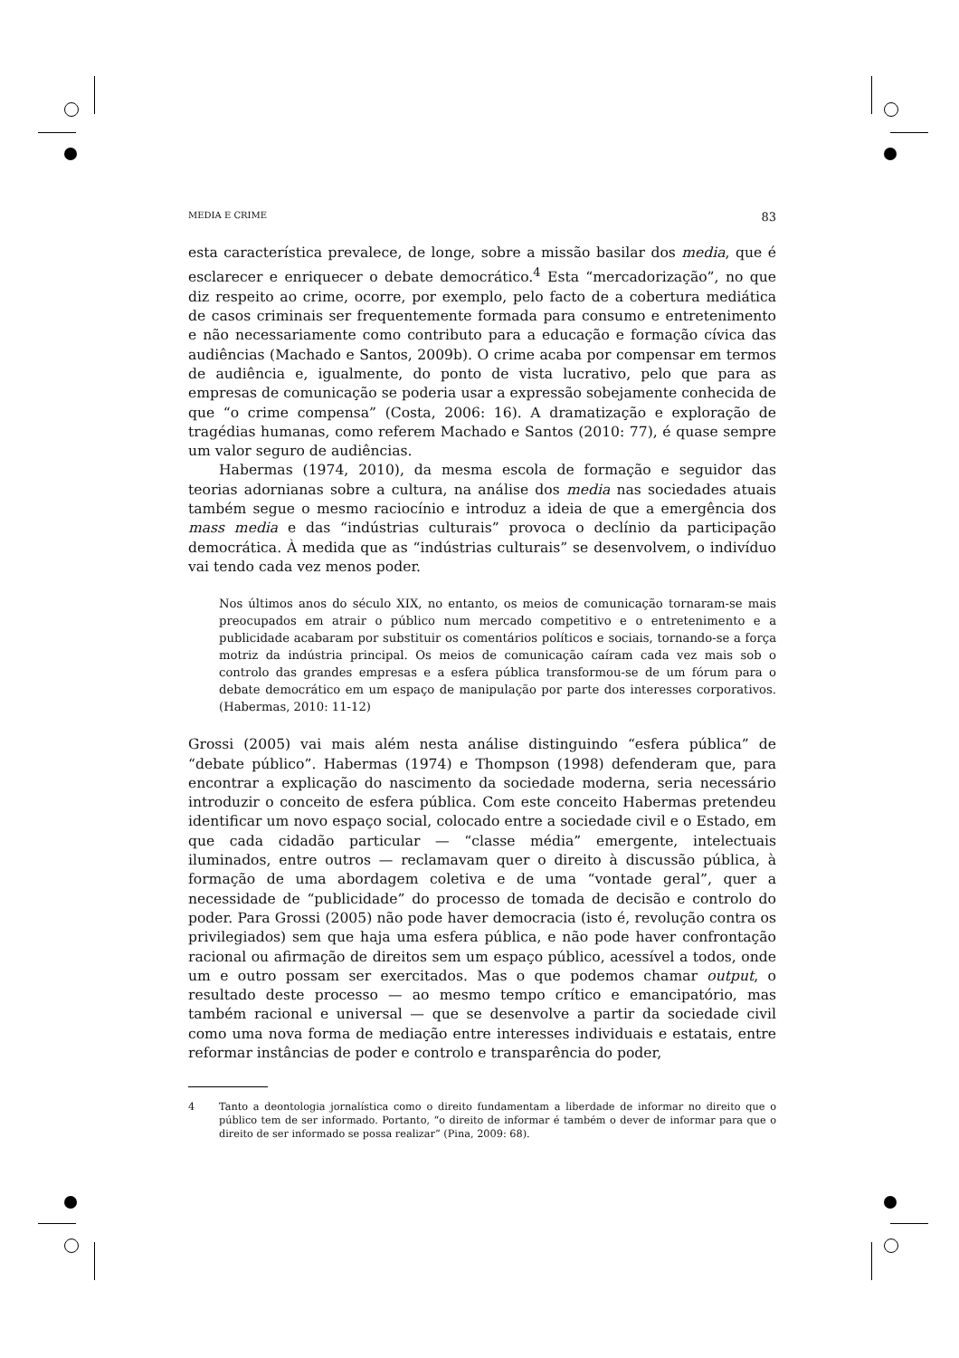MEDIA E CRIME 83
esta característica prevalece, de longe, sobre a missão basilar dos media, que é esclarecer e enriquecer o debate democrático.<sup>4</sup> Esta “mercadorização”, no que diz respeito ao crime, ocorre, por exemplo, pelo facto de a cobertura mediática de casos criminais ser frequentemente formada para consumo e entretenimento e não necessariamente como contributo para a educação e formação cívica das audiências (Machado e Santos, 2009b). O crime acaba por compensar em termos de audiência e, igualmente, do ponto de vista lucrativo, pelo que para as empresas de comunicação se poderia usar a expressão sobejamente conhecida de que “o crime compensa” (Costa, 2006: 16). A dramatização e exploração de tragédias humanas, como referem Machado e Santos (2010: 77), é quase sempre um valor seguro de audiências.
Habermas (1974, 2010), da mesma escola de formação e seguidor das teorias adornianas sobre a cultura, na análise dos media nas sociedades atuais também segue o mesmo raciocínio e introduz a ideia de que a emergência dos mass media e das “indústrias culturais” provoca o declínio da participação democrática. À medida que as “indústrias culturais” se desenvolvem, o indivíduo vai tendo cada vez menos poder.
Nos últimos anos do século XIX, no entanto, os meios de comunicação tornaram-se mais preocupados em atrair o público num mercado competitivo e o entretenimento e a publicidade acabaram por substituir os comentários políticos e sociais, tornando-se a força motriz da indústria principal. Os meios de comunicação caíram cada vez mais sob o controlo das grandes empresas e a esfera pública transformou-se de um fórum para o debate democrático em um espaço de manipulação por parte dos interesses corporativos. (Habermas, 2010: 11-12)
Grossi (2005) vai mais além nesta análise distinguindo “esfera pública” de “debate público”. Habermas (1974) e Thompson (1998) defenderam que, para encontrar a explicação do nascimento da sociedade moderna, seria necessário introduzir o conceito de esfera pública. Com este conceito Habermas pretendeu identificar um novo espaço social, colocado entre a sociedade civil e o Estado, em que cada cidadão particular — “classe média” emergente, intelectuais iluminados, entre outros — reclamavam quer o direito à discussão pública, à formação de uma abordagem coletiva e de uma “vontade geral”, quer a necessidade de “publicidade” do processo de tomada de decisão e controlo do poder. Para Grossi (2005) não pode haver democracia (isto é, revolução contra os privilegiados) sem que haja uma esfera pública, e não pode haver confrontação racional ou afirmação de direitos sem um espaço público, acessível a todos, onde um e outro possam ser exercitados. Mas o que podemos chamar output, o resultado deste processo — ao mesmo tempo crítico e emancipatório, mas também racional e universal — que se desenvolve a partir da sociedade civil como uma nova forma de mediação entre interesses individuais e estatais, entre reformar instâncias de poder e controlo e transparência do poder,
4 Tanto a deontologia jornalística como o direito fundamentam a liberdade de informar no direito que o público tem de ser informado. Portanto, “o direito de informar é também o dever de informar para que o direito de ser informado se possa realizar” (Pina, 2009: 68).